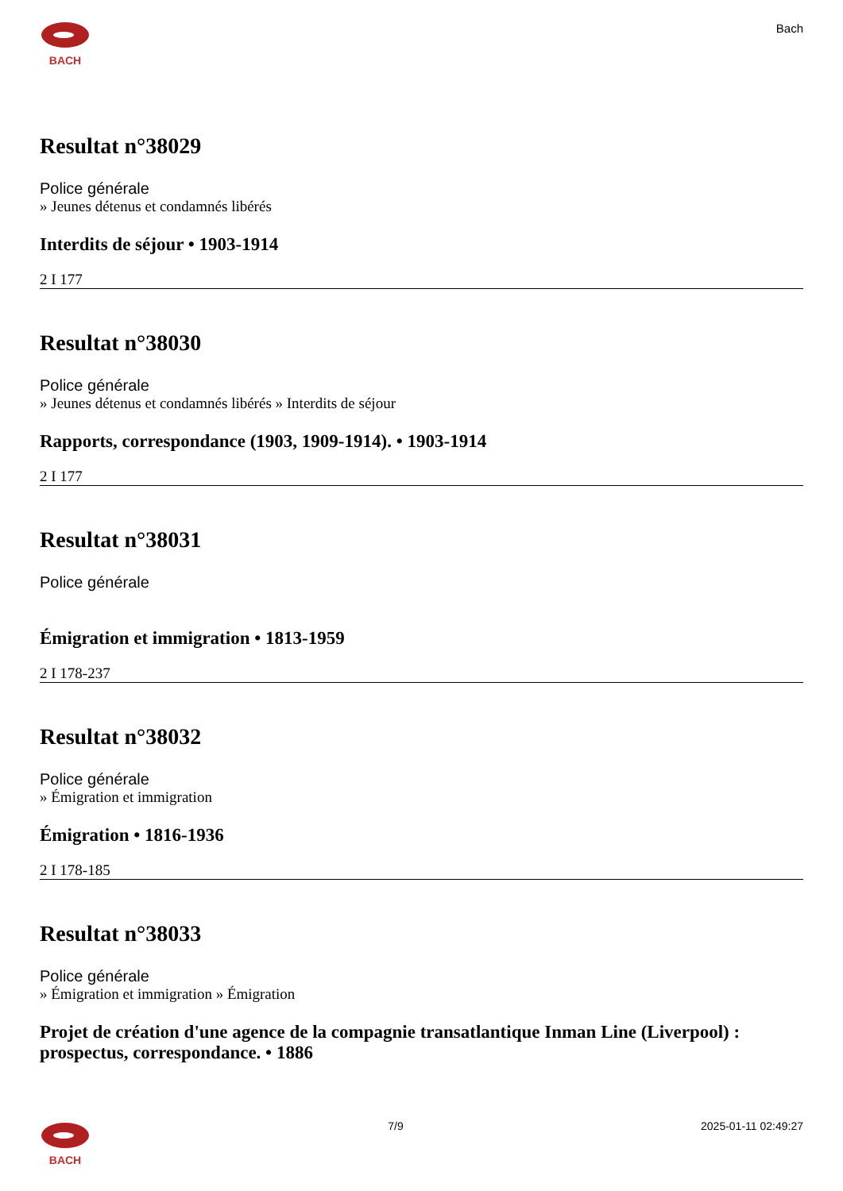BACH
Bach
Resultat n°38029
Police générale
» Jeunes détenus et condamnés libérés
Interdits de séjour • 1903-1914
2 I 177
Resultat n°38030
Police générale
» Jeunes détenus et condamnés libérés » Interdits de séjour
Rapports, correspondance (1903, 1909-1914). • 1903-1914
2 I 177
Resultat n°38031
Police générale
Émigration et immigration • 1813-1959
2 I 178-237
Resultat n°38032
Police générale
» Émigration et immigration
Émigration • 1816-1936
2 I 178-185
Resultat n°38033
Police générale
» Émigration et immigration » Émigration
Projet de création d'une agence de la compagnie transatlantique Inman Line (Liverpool) : prospectus, correspondance. • 1886
BACH 7/9 2025-01-11 02:49:27